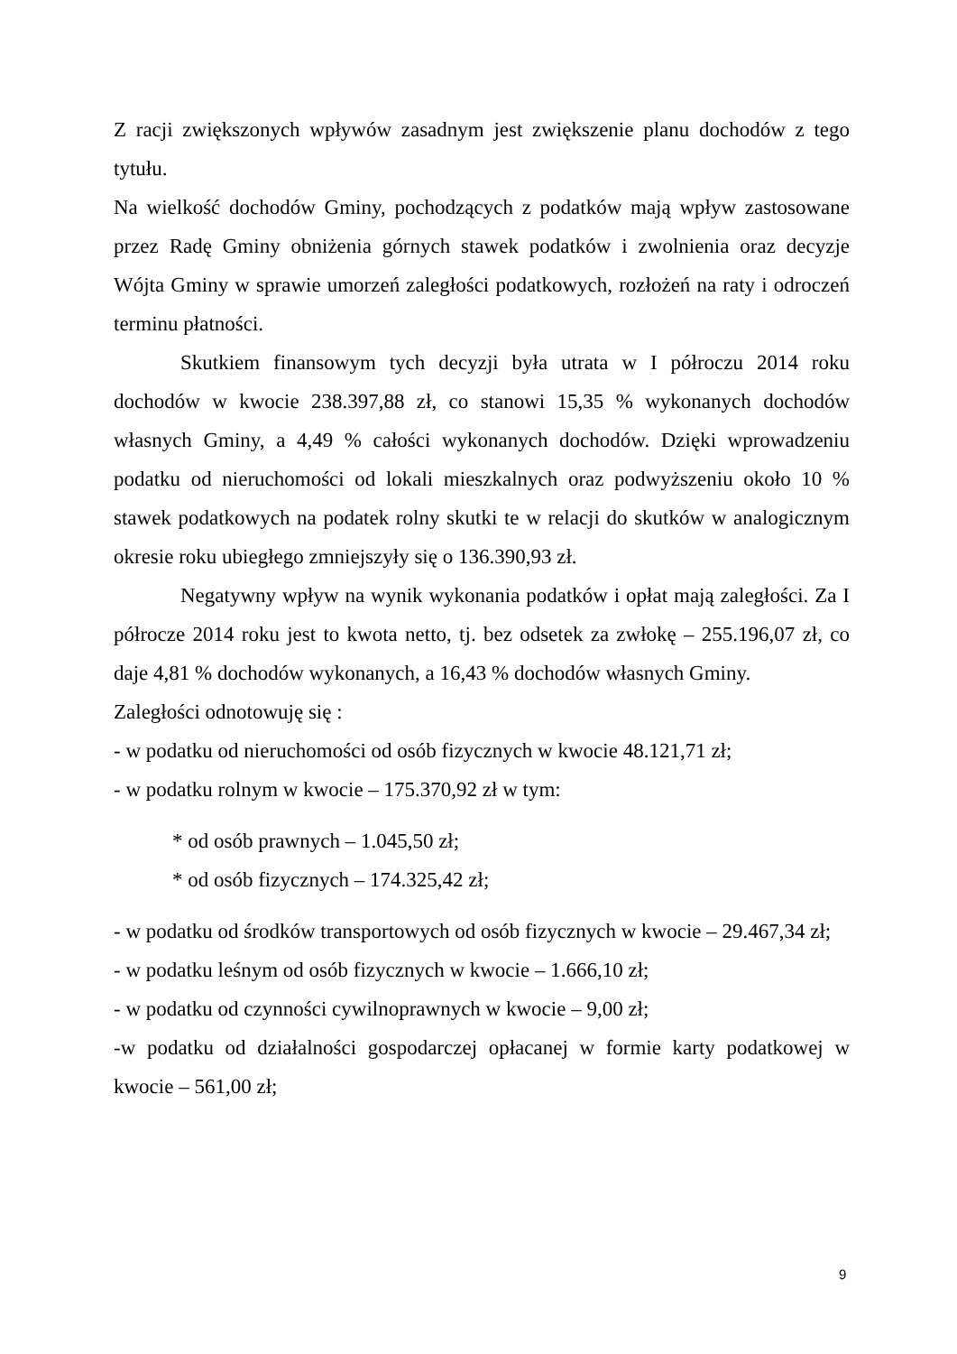Z racji zwiększonych wpływów zasadnym jest zwiększenie planu dochodów z tego tytułu.
Na wielkość dochodów Gminy, pochodzących z podatków mają wpływ zastosowane przez Radę Gminy obniżenia górnych stawek podatków i zwolnienia oraz decyzje Wójta Gminy w sprawie umorzeń zaległości podatkowych, rozłożeń na raty i odroczeń terminu płatności.
Skutkiem finansowym tych decyzji była utrata w I półroczu 2014 roku dochodów w kwocie 238.397,88 zł, co stanowi 15,35 % wykonanych dochodów własnych Gminy, a 4,49 % całości wykonanych dochodów. Dzięki wprowadzeniu podatku od nieruchomości od lokali mieszkalnych oraz podwyższeniu około 10 % stawek podatkowych na podatek rolny skutki te w relacji do skutków w analogicznym okresie roku ubiegłego zmniejszyły się o 136.390,93 zł.
Negatywny wpływ na wynik wykonania podatków i opłat mają zaległości. Za I półrocze 2014 roku jest to kwota netto, tj. bez odsetek za zwłokę – 255.196,07 zł, co daje 4,81 % dochodów wykonanych, a 16,43 % dochodów własnych Gminy.
Zaległości odnotowuję się :
- w podatku od nieruchomości od osób fizycznych w kwocie 48.121,71 zł;
- w podatku rolnym w kwocie – 175.370,92 zł w tym:
* od osób prawnych – 1.045,50 zł;
* od osób fizycznych – 174.325,42 zł;
- w podatku od środków transportowych od osób fizycznych w kwocie – 29.467,34 zł;
- w podatku leśnym od osób fizycznych w kwocie – 1.666,10 zł;
- w podatku od czynności cywilnoprawnych w kwocie – 9,00 zł;
-w podatku od działalności gospodarczej opłacanej w formie karty podatkowej w kwocie – 561,00 zł;
9